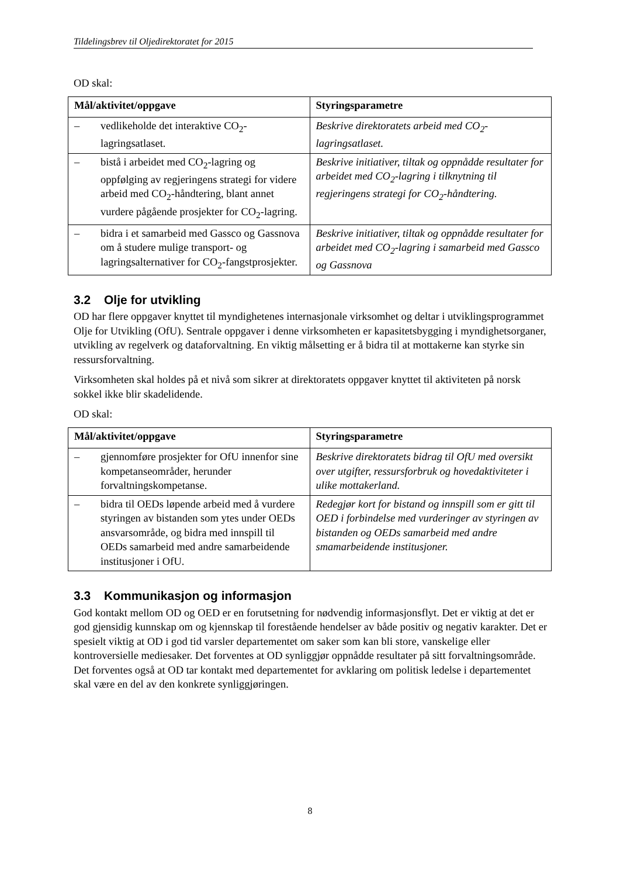Tildelingsbrev til Oljedirektoratet for 2015
OD skal:
| Mål/aktivitet/oppgave | Styringsparametre |
| --- | --- |
| – vedlikeholde det interaktive CO<sub>2</sub>-lagringsatlaset. | Beskrive direktoratets arbeid med CO<sub>2</sub>-lagringsatlaset. |
| – bistå i arbeidet med CO<sub>2</sub>-lagring og oppfølging av regjeringens strategi for videre arbeid med CO<sub>2</sub>-håndtering, blant annet vurdere pågående prosjekter for CO<sub>2</sub>-lagring. | Beskrive initiativer, tiltak og oppnådde resultater for arbeidet med CO<sub>2</sub>-lagring i tilknytning til regjeringens strategi for CO<sub>2</sub>-håndtering. |
| – bidra i et samarbeid med Gassco og Gassnova om å studere mulige transport- og lagringsalternativer for CO<sub>2</sub>-fangstprosjekter. | Beskrive initiativer, tiltak og oppnådde resultater for arbeidet med CO<sub>2</sub>-lagring i samarbeid med Gassco og Gassnova |
3.2 Olje for utvikling
OD har flere oppgaver knyttet til myndighetenes internasjonale virksomhet og deltar i utviklingsprogrammet Olje for Utvikling (OfU). Sentrale oppgaver i denne virksomheten er kapasitetsbygging i myndighetsorganer, utvikling av regelverk og dataforvaltning. En viktig målsetting er å bidra til at mottakerne kan styrke sin ressursforvaltning.
Virksomheten skal holdes på et nivå som sikrer at direktoratets oppgaver knyttet til aktiviteten på norsk sokkel ikke blir skadelidende.
OD skal:
| Mål/aktivitet/oppgave | Styringsparametre |
| --- | --- |
| – gjennomføre prosjekter for OfU innenfor sine kompetanseområder, herunder forvaltningskompetanse. | Beskrive direktoratets bidrag til OfU med oversikt over utgifter, ressursforbruk og hovedaktiviteter i ulike mottakerland. |
| – bidra til OEDs løpende arbeid med å vurdere styringen av bistanden som ytes under OEDs ansvarsområde, og bidra med innspill til OEDs samarbeid med andre samarbeidende institusjoner i OfU. | Redegjør kort for bistand og innspill som er gitt til OED i forbindelse med vurderinger av styringen av bistanden og OEDs samarbeid med andre smamarbeidende institusjoner. |
3.3 Kommunikasjon og informasjon
God kontakt mellom OD og OED er en forutsetning for nødvendig informasjonsflyt. Det er viktig at det er god gjensidig kunnskap om og kjennskap til forestående hendelser av både positiv og negativ karakter. Det er spesielt viktig at OD i god tid varsler departementet om saker som kan bli store, vanskelige eller kontroversielle mediesaker. Det forventes at OD synliggjør oppnådde resultater på sitt forvaltningsområde. Det forventes også at OD tar kontakt med departementet for avklaring om politisk ledelse i departementet skal være en del av den konkrete synliggjøringen.
8